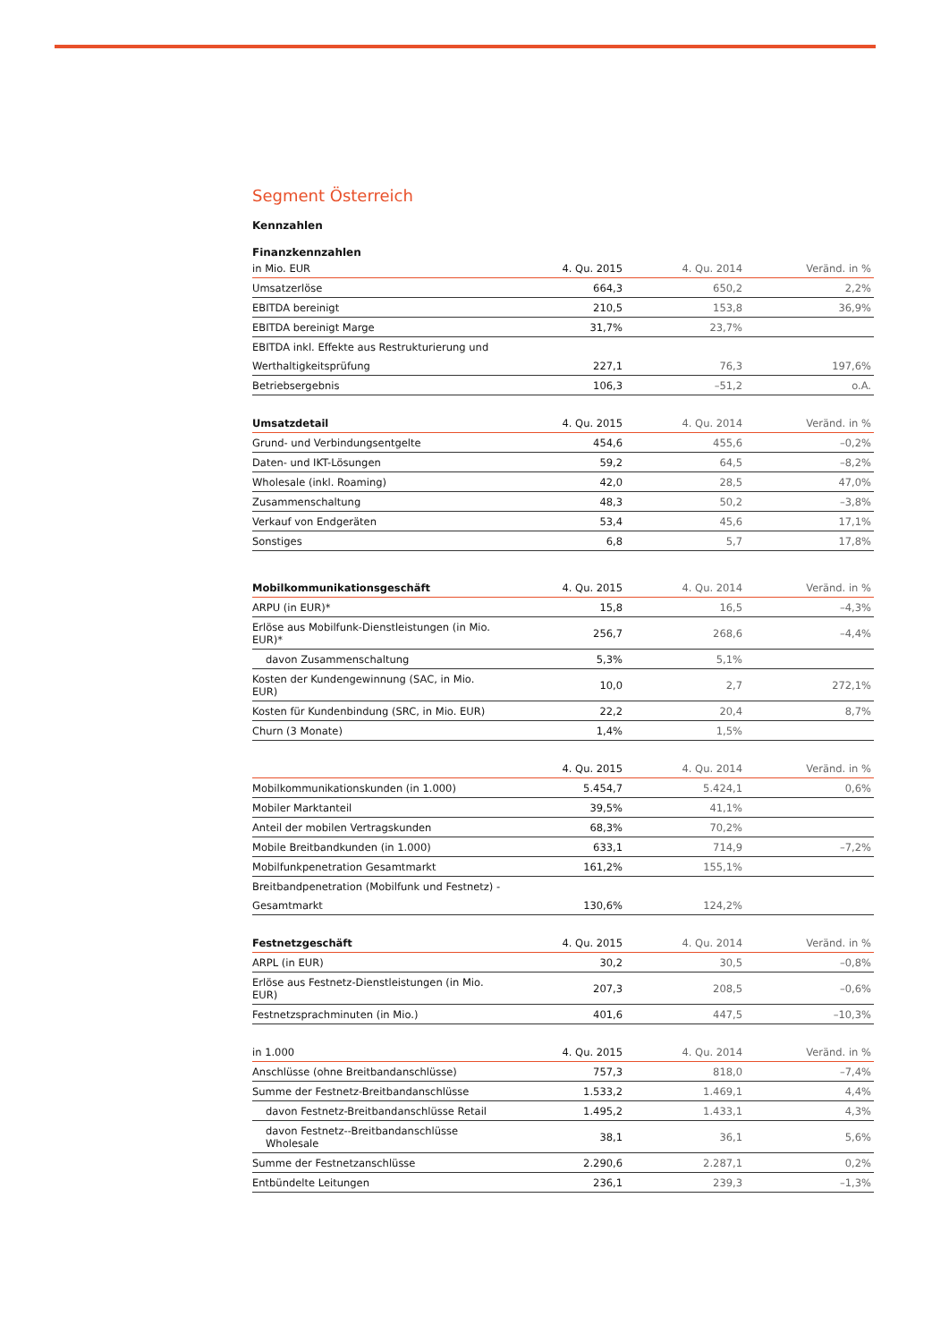Segment Österreich
Kennzahlen
Finanzkennzahlen
| in Mio. EUR | 4. Qu. 2015 | 4. Qu. 2014 | Veränd. in % |
| --- | --- | --- | --- |
| Umsatzerlöse | 664,3 | 650,2 | 2,2% |
| EBITDA bereinigt | 210,5 | 153,8 | 36,9% |
| EBITDA bereinigt Marge | 31,7% | 23,7% | |
| EBITDA inkl. Effekte aus Restrukturierung und | | | |
| Werthaltigkeitsprüfung | 227,1 | 76,3 | 197,6% |
| Betriebsergebnis | 106,3 | –51,2 | o.A. |
| Umsatzdetail | 4. Qu. 2015 | 4. Qu. 2014 | Veränd. in % |
| --- | --- | --- | --- |
| Grund- und Verbindungsentgelte | 454,6 | 455,6 | –0,2% |
| Daten- und IKT-Lösungen | 59,2 | 64,5 | –8,2% |
| Wholesale (inkl. Roaming) | 42,0 | 28,5 | 47,0% |
| Zusammenschaltung | 48,3 | 50,2 | –3,8% |
| Verkauf von Endgeräten | 53,4 | 45,6 | 17,1% |
| Sonstiges | 6,8 | 5,7 | 17,8% |
| Mobilkommunikationsgeschäft | 4. Qu. 2015 | 4. Qu. 2014 | Veränd. in % |
| --- | --- | --- | --- |
| ARPU (in EUR)* | 15,8 | 16,5 | –4,3% |
| Erlöse aus Mobilfunk-Dienstleistungen (in Mio. EUR)* | 256,7 | 268,6 | –4,4% |
| davon Zusammenschaltung | 5,3% | 5,1% | |
| Kosten der Kundengewinnung (SAC, in Mio. EUR) | 10,0 | 2,7 | 272,1% |
| Kosten für Kundenbindung (SRC, in Mio. EUR) | 22,2 | 20,4 | 8,7% |
| Churn (3 Monate) | 1,4% | 1,5% | |
| | 4. Qu. 2015 | 4. Qu. 2014 | Veränd. in % |
| --- | --- | --- | --- |
| Mobilkommunikationskunden (in 1.000) | 5.454,7 | 5.424,1 | 0,6% |
| Mobiler Marktanteil | 39,5% | 41,1% | |
| Anteil der mobilen Vertragskunden | 68,3% | 70,2% | |
| Mobile Breitbandkunden (in 1.000) | 633,1 | 714,9 | –7,2% |
| Mobilfunkpenetration Gesamtmarkt | 161,2% | 155,1% | |
| Breitbandpenetration (Mobilfunk und Festnetz) - | | | |
| Gesamtmarkt | 130,6% | 124,2% | |
| Festnetzgeschäft | 4. Qu. 2015 | 4. Qu. 2014 | Veränd. in % |
| --- | --- | --- | --- |
| ARPL (in EUR) | 30,2 | 30,5 | –0,8% |
| Erlöse aus Festnetz-Dienstleistungen (in Mio. EUR) | 207,3 | 208,5 | –0,6% |
| Festnetzsprachminuten (in Mio.) | 401,6 | 447,5 | –10,3% |
| in 1.000 | 4. Qu. 2015 | 4. Qu. 2014 | Veränd. in % |
| --- | --- | --- | --- |
| Anschlüsse (ohne Breitbandanschlüsse) | 757,3 | 818,0 | –7,4% |
| Summe der Festnetz-Breitbandanschlüsse | 1.533,2 | 1.469,1 | 4,4% |
| davon Festnetz-Breitbandanschlüsse Retail | 1.495,2 | 1.433,1 | 4,3% |
| davon Festnetz--Breitbandanschlüsse Wholesale | 38,1 | 36,1 | 5,6% |
| Summe der Festnetzanschlüsse | 2.290,6 | 2.287,1 | 0,2% |
| Entbündelte Leitungen | 236,1 | 239,3 | –1,3% |